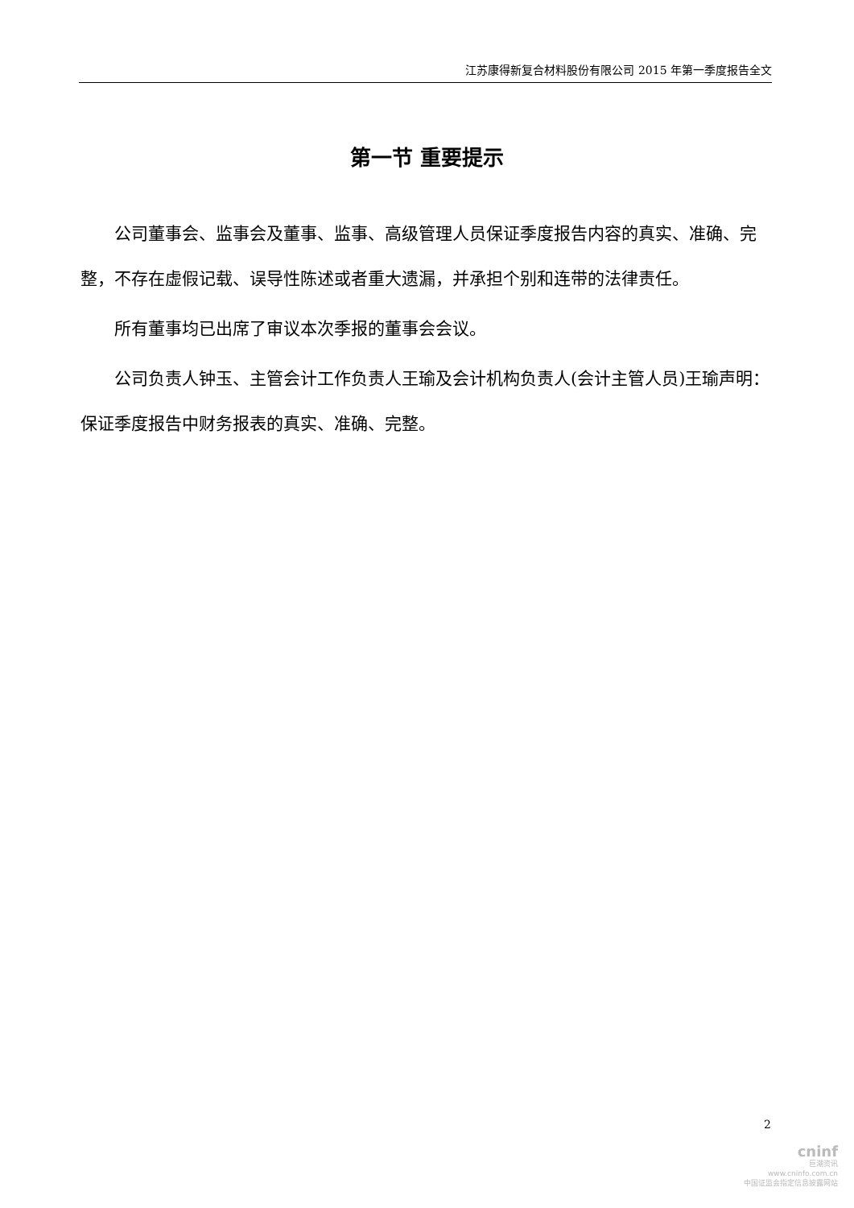江苏康得新复合材料股份有限公司 2015 年第一季度报告全文
第一节 重要提示
公司董事会、监事会及董事、监事、高级管理人员保证季度报告内容的真实、准确、完整，不存在虚假记载、误导性陈述或者重大遗漏，并承担个别和连带的法律责任。
所有董事均已出席了审议本次季报的董事会会议。
公司负责人钟玉、主管会计工作负责人王瑜及会计机构负责人(会计主管人员)王瑜声明：保证季度报告中财务报表的真实、准确、完整。
2
cninf
巨潮资讯
www.cninfo.com.cn
中国证监会指定信息披露网站